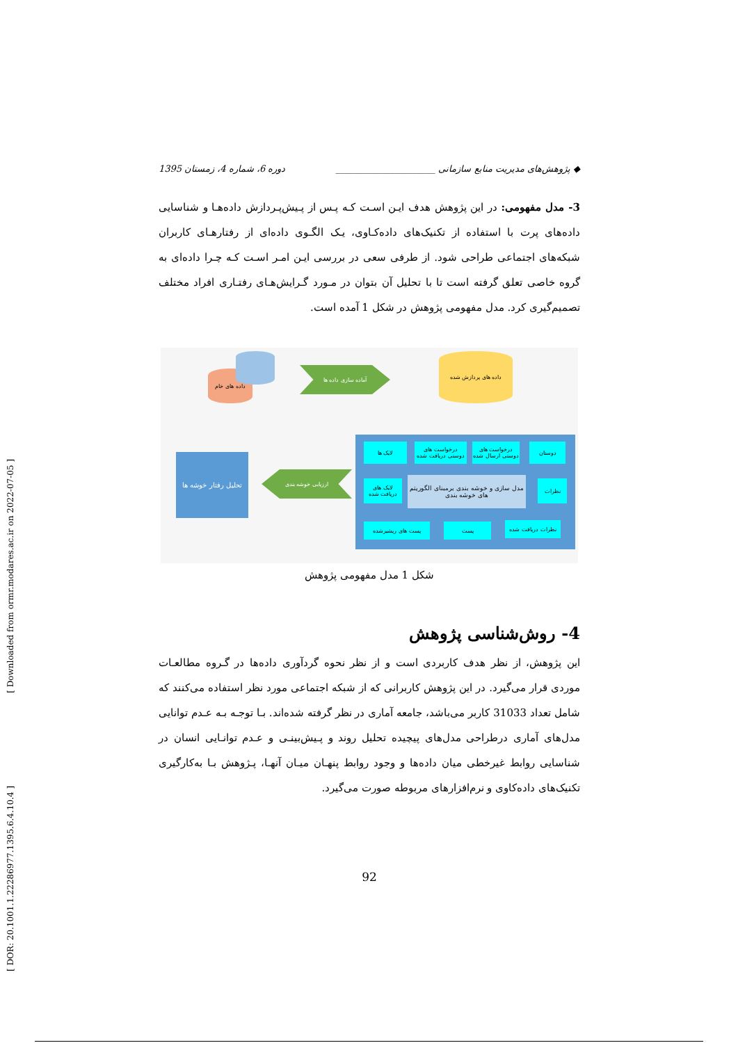[ Downloaded from ormr.modares.ac.ir on 2022-07-05 ]
[ DOR: 20.1001.1.22286977.1395.6.4.10.4 ]
◆ پژوهش‌های مدیریت منابع سازمانی ______________________ دوره 6، شماره 4، زمستان 1395
3- مدل مفهومی: در این پژوهش هدف ایـن اسـت کـه پـس از پـیش‌پـردازش داده‌هـا و شناسایی داده‌های پرت با استفاده از تکنیک‌های داده‌کـاوی، یـک الگـوی داده‌ای از رفتارهـای کاربران شبکه‌های اجتماعی طراحی شود. از طرفی سعی در بررسی ایـن امـر اسـت کـه چـرا داده‌ای به گروه خاصی تعلق گرفته است تا با تحلیل آن بتوان در مـورد گـرایش‌هـای رفتـاری افراد مختلف تصمیم‌گیری کرد. مدل مفهومی پژوهش در شکل 1 آمده است.
داده های خام
آماده سازی داده ها
داده های پردازش شده
لایک ها
درخواست های دوستی دریافت شده
درخواست های دوستی ارسال شده
دوستان
لایک های دریافت شده
مدل سازی و خوشه بندی برمبنای الگوریتم های خوشه بندی
نظرات
پست های ریشیرشده پست نظرات دریافت شده
ارزیابی خوشه بندی
تحلیل رفتار خوشه ها
شکل 1 مدل مفهومی پژوهش
4- روش‌شناسی پژوهش
این پژوهش، از نظر هدف کاربردی است و از نظر نحوه گردآوری داده‌ها در گـروه مطالعـات موردی قرار می‌گیرد. در این پژوهش کاربرانی که از شبکه اجتماعی مورد نظر استفاده می‌کنند که شامل تعداد 31033 کاربر می‌باشد، جامعه آماری در نظر گرفته شده‌اند. بـا توجـه بـه عـدم توانایی مدل‌های آماری درطراحی مدل‌های پیچیده تحلیل روند و پـیش‌بینـی و عـدم توانـایی انسان در شناسایی روابط غیرخطی میان داده‌ها و وجود روابط پنهـان میـان آنهـا، پـژوهش بـا به‌کارگیری تکنیک‌های داده‌کاوی و نرم‌افزارهای مربوطه صورت می‌گیرد.
92